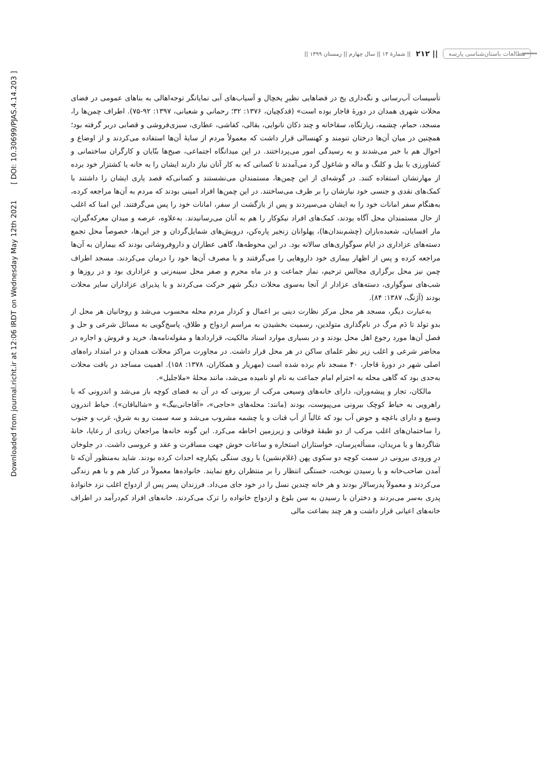Downloaded from journal.richt.ir at 12:06 IRDT on Wednesday May 12th 2021 [ DOI: 10.30699/PJAS.4.14.203 ]
مطالعات باستان‌شناسی پارسه || ۲۱۲ || شمارۀ ۱۴ || سال چهارم || زمستان ۱۳۹۹ ||
تأسیسات آب‌رسانی و نگه‌داری یخ در فضاهایی نظیرِ یخچال و آسیاب‌های آبی نمایانگر توجه‌اهالی به بناهای عمومی در فضای محلات شهری همدان در دورۀ قاجار بوده است» (قدکچیان، ۱۳۷۶: ۳۲؛ رحمانی و شعبانی، ۱۳۹۷: ۹۲-۷۵). اطراف چمن‌ها را، مسجد، حمام، چشمه، زیارتگاه، سقاخانه و چند دکان نانوایی، بقالی، کفاشی، عطاری، سبزی‌فروشی و قصابی دربر گرفته بود؛ همچنین در میان آن‌ها درختان تنومند و کهنسالی قرار داشت که معمولاً مردم از سایۀ آن‌ها استفاده می‌کردند و از اوضاع و احوال هم با خبر می‌شدند و به رسیدگی امور می‌پرداختند. در این میدانگاه اجتماعی، صبح‌ها بنّایان و کارگران ساختمانی و کشاورزی با بیل و کلنگ و ماله و شاغول گرد می‌آمدند تا کسانی که به کار آنان نیاز دارند ایشان را به خانه یا کشتزار خود برده از مهارتشان استفاده کنند. در گوشه‌ای از این چمن‌ها، مستمندان می‌نشستند و کسانی‌که قصد یاری ایشان را داشتند با کمک‌های نقدی و جنسی خود نیازشان را بر طرف می‌ساختند. در این چمن‌ها افراد امینی بودند که مردم به آن‌ها مراجعه کرده، به‌هنگام سفر امانات خود را به ایشان می‌سپردند و پس از بازگشت از سفر، امانات خود را پس می‌گرفتند. این امنا که اغلب از حال مستمندان محل آگاه بودند، کمک‌های افراد نیکوکار را هم به آنان می‌رسانیدند. به‌علاوه، عرصه و میدان معرکه‌گیران، مار افسایان، شعبده‌بازان (چشم‌بندان‌ها)، پهلوانان زنجیر پاره‌کن، درویش‌های شمایل‌گردان و جز این‌ها، خصوصاً محل تجمع دسته‌های عزاداری در ایام سوگواری‌های سالانه بود. در این محوطه‌ها، گاهی عطاران و داروفروشانی بودند که بیماران به آن‌ها مراجعه کرده و پس از اظهار بیماری خود داروهایی را می‌گرفتند و با مصرف آن‌ها خود را درمان می‌کردند. مسجد اطراف چمن نیز محل برگزاری مجالس ترحیم، نماز جماعت و در ماه محرم و صفر محل سینه‌زنی و عزاداری بود و در روزها و شب‌های سوگواری، دسته‌های عزادار از آنجا به‌سوی محلات دیگر شهر حرکت می‌کردند و یا پذیرای عزاداران سایر محلات بودند (آژنگ، ۱۳۸۷: ۸۴).
به‌عبارت دیگر، مسجد هر محل مرکز نظارت دینی بر اعمال و کردار مردم محله محسوب می‌شد و روحانیان هر محل از بدو تولد تا دَم مرگ در نام‌گذاری متولدین، رسمیت بخشیدن به مراسم ازدواج و طلاق، پاسخ‌گویی به مسائل شرعی و حل و فصل آن‌ها مورد رجوع اهل محل بودند و در بسیاری موارد اسناد مالکیت، قراردادها و مقوله‌نامه‌ها، خرید و فروش و اجاره در محاضر شرعی و اغلب زیر نظر علمای ساکن در هر محل قرار داشت. در مجاورت مراکز محلات همدان و در امتداد راه‌های اصلی شهر در دورۀ قاجار، ۴۰ مسجد نام برده شده است (مهریار و همکاران، ۱۳۷۸: ۱۵۸). اهمیت مساجد در بافت محلات به‌حدی بود که گاهی محله به احترام امام جماعت به نام او نامیده می‌شد، مانند محلۀ «ملاجلیل».
مالکان، تجار و پیشه‌وران، دارای خانه‌های وسیعی مرکب از بیرونی که در آن به فضای کوچه باز می‌شد و اندرونی که با راهرویی به حیاط کوچک بیرونی می‌پیوست، بودند (مانند: محله‌های «حاجی»، «آقاجانی‌بیگ» و «شالبافان»). حیاط اندرون وسیع و دارای باغچه و حوض آب بود که غالباً از آب قنات و یا چشمه مشروب می‌شد و سه سمت رو به شرق، غرب و جنوب را ساختمان‌های اغلب مرکب از دو طبقۀ فوقانی و زیرزمین احاطه می‌کرد. این گونه خانه‌ها مراجعان زیادی از رعایا، خانۀ شاگردها و یا مریدان، مسأله‌پرسان، خواستاران استخاره و ساعات خوش جهت مسافرت و عقد و عروسی داشت. در جلوخان درِ ورودی بیرونی در سمت کوچه دو سکوی پهن (غلام‌نشین) با روی سنگی یکپارچه احداث کرده بودند. شاید به‌منظور آن‌که تا آمدن صاحب‌خانه و یا رسیدن نوبخت، خستگی انتظار را بر منتظران رفع نمایند. خانواده‌ها معمولاً در کنار هم و با هم زندگی می‌کردند و معمولاً پدرسالار بودند و هر خانه چندین نسل را در خود جای می‌داد. فرزندان پسر پس از ازدواج اغلب نزد خانوادۀ پدری به‌سر می‌بردند و دختران با رسیدن به سن بلوغ و ازدواج خانواده را ترک می‌کردند. خانه‌های افراد کم‌درآمد در اطراف خانه‌های اعیانی قرار داشت و هر چند بضاعت مالی